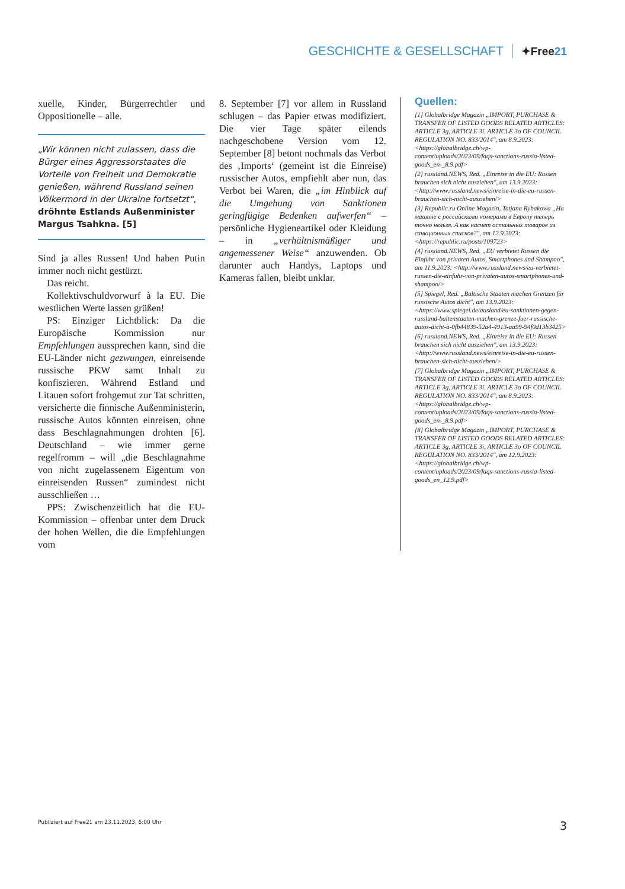GESCHICHTE & GESELLSCHAFT ✦Free21
xuelle, Kinder, Bürgerrechtler und Oppositionelle – alle.
„Wir können nicht zulassen, dass die Bürger eines Aggressorstaates die Vorteile von Freiheit und Demokratie genießen, während Russland seinen Völkermord in der Ukraine fortsetzt“, dröhnte Estlands Außenminister Margus Tsahkna. [5]
Sind ja alles Russen! Und haben Putin immer noch nicht gestürzt.
Das reicht.
Kollektivschuldvorwurf à la EU. Die westlichen Werte lassen grüßen!
PS: Einziger Lichtblick: Da die Europäische Kommission nur Empfehlungen aussprechen kann, sind die EU-Länder nicht gezwungen, einreisende russische PKW samt Inhalt zu konfiszieren. Während Estland und Litauen sofort frohgemut zur Tat schritten, versicherte die finnische Außenministerin, russische Autos könnten einreisen, ohne dass Beschlagnahmungen drohten [6]. Deutschland – wie immer gerne regelfromm – will „die Beschlagnahme von nicht zugelassenem Eigentum von einreisenden Russen“ zumindest nicht ausschließen …
PPS: Zwischenzeitlich hat die EU-Kommission – offenbar unter dem Druck der hohen Wellen, die die Empfehlungen vom
8. September [7] vor allem in Russland schlugen – das Papier etwas modifiziert. Die vier Tage später eilends nachgeschobene Version vom 12. September [8] betont nochmals das Verbot des ‚Imports‘ (gemeint ist die Einreise) russischer Autos, empfiehlt aber nun, das Verbot bei Waren, die „im Hinblick auf die Umgehung von Sanktionen geringfügige Bedenken aufwerfen“ – persönliche Hygieneartikel oder Kleidung – in „verhältnismäßiger und angemessener Weise“ anzuwenden. Ob darunter auch Handys, Laptops und Kameras fallen, bleibt unklar.
Quellen:
[1] Globalbridge Magazin „IMPORT, PURCHASE & TRANSFER OF LISTED GOODS RELATED ARTICLES: ARTICLE 3g, ARTICLE 3i, ARTICLE 3o OF COUNCIL REGULATION NO. 833/2014", am 8.9.2023: <https://globalbridge.ch/wp-content/uploads/2023/09/faqs-sanctions-russia-listed-goods_en-_8.9.pdf>
[2] russland.NEWS, Red. „Einreise in die EU: Russen brauchen sich nicht ausziehen", am 13.9.2023: <http://www.russland.news/einreise-in-die-eu-russen-brauchen-sich-nicht-ausziehen/>
[3] Republic.ru Online Magazin, Tatjana Rybakowa „На машине с российскими номерами в Европу теперь точно нельзя. А как насчет остальных товаров из санкционных списков?", am 12.9.2023: <https://republic.ru/posts/109723>
[4] russland.NEWS, Red. „EU verbietet Russen die Einfuhr von privaten Autos, Smartphones und Shampoo", am 11.9.2023: <http://www.russland.news/eu-verbietet-russen-die-einfuhr-von-privaten-autos-smartphones-und-shampoo/>
[5] Spiegel, Red. „Baltische Staaten machen Grenzen für russische Autos dicht", am 13.9.2023: <https://www.spiegel.de/ausland/eu-sanktionen-gegen-russland-baltenstaaten-machen-grenze-fuer-russische-autos-dicht-a-0fb44839-52a4-4913-aa99-94f0d13b3425>
[6] russland.NEWS, Red. „Einreise in die EU: Russen brauchen sich nicht ausziehen", am 13.9.2023: <http://www.russland.news/einreise-in-die-eu-russen-brauchen-sich-nicht-ausziehen/>
[7] Globalbridge Magazin „IMPORT, PURCHASE & TRANSFER OF LISTED GOODS RELATED ARTICLES: ARTICLE 3g, ARTICLE 3i, ARTICLE 3o OF COUNCIL REGULATION NO. 833/2014", am 8.9.2023: <https://globalbridge.ch/wp-content/uploads/2023/09/faqs-sanctions-russia-listed-goods_en-_8.9.pdf>
[8] Globalbridge Magazin „IMPORT, PURCHASE & TRANSFER OF LISTED GOODS RELATED ARTICLES: ARTICLE 3g, ARTICLE 3i, ARTICLE 3o OF COUNCIL REGULATION NO. 833/2014", am 12.9.2023: <https://globalbridge.ch/wp-content/uploads/2023/09/faqs-sanctions-russia-listed-goods_en_12.9.pdf>
Publiziert auf Free21 am 23.11.2023, 6:00 Uhr 3